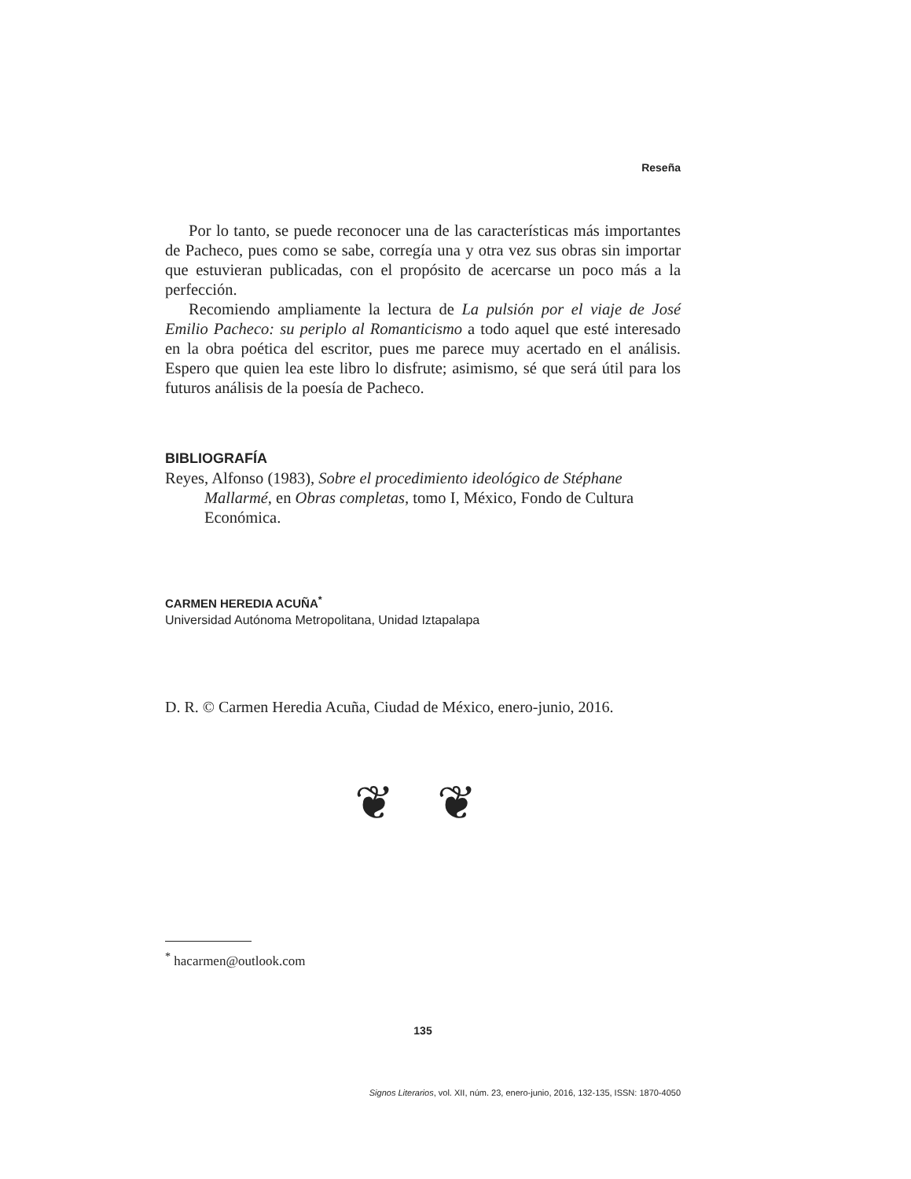Reseña
Por lo tanto, se puede reconocer una de las características más importantes de Pacheco, pues como se sabe, corregía una y otra vez sus obras sin importar que estuvieran publicadas, con el propósito de acercarse un poco más a la perfección.
Recomiendo ampliamente la lectura de La pulsión por el viaje de José Emilio Pacheco: su periplo al Romanticismo a todo aquel que esté interesado en la obra poética del escritor, pues me parece muy acertado en el análisis. Espero que quien lea este libro lo disfrute; asimismo, sé que será útil para los futuros análisis de la poesía de Pacheco.
BIBLIOGRAFÍA
Reyes, Alfonso (1983), Sobre el procedimiento ideológico de Stéphane Mallarmé, en Obras completas, tomo I, México, Fondo de Cultura Económica.
CARMEN HEREDIA ACUÑA<sup>*</sup>
Universidad Autónoma Metropolitana, Unidad Iztapalapa
D. R. © Carmen Heredia Acuña, Ciudad de México, enero-junio, 2016.
❦ ❦
<sup>*</sup> hacarmen@outlook.com
135
Signos Literarios, vol. XII, núm. 23, enero-junio, 2016, 132-135, ISSN: 1870-4050